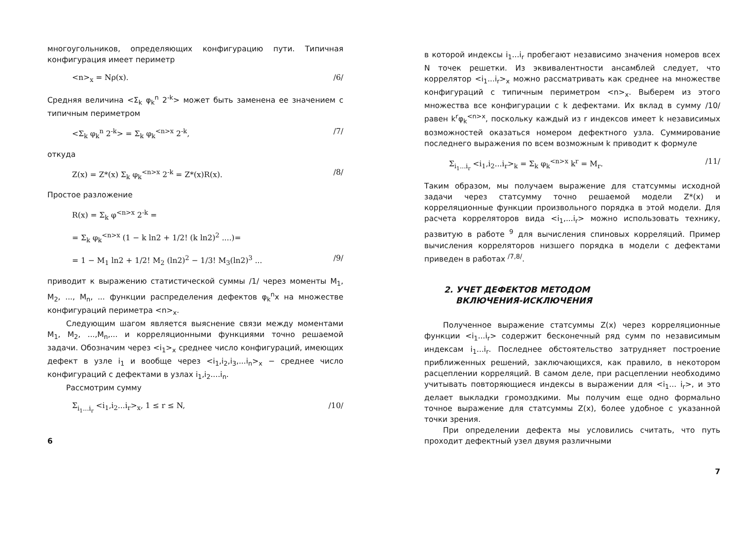многоугольников, определяющих конфигурацию пути. Типичная конфигурация имеет периметр
<n><sub>x</sub> = Nρ(x). /6/
Средняя величина <Σ<sub>k</sub> φ<sub>k</sub><sup>n</sup> 2<sup>-k</sup>> может быть заменена ее значением с типичным периметром
<Σ<sub>k</sub> φ<sub>k</sub><sup>n</sup> 2<sup>-k</sup>> = Σ<sub>k</sub> φ<sub>k</sub><sup><n>x</sup> 2<sup>-k</sup>, /7/
откуда
Z(x) = Z*(x) Σ<sub>k</sub> φ<sub>k</sub><sup><n>x</sup> 2<sup>-k</sup> = Z*(x)R(x). /8/
Простое разложение
R(x) = Σ<sub>k</sub> φ<sup><n>x</sup> 2<sup>-k</sup> =
= Σ<sub>k</sub> φ<sub>k</sub><sup><n>x</sup> (1 − k ln2 + 1/2! (k ln2)<sup>2</sup> ....)=
= 1 − M<sub>1</sub> ln2 + 1/2! M<sub>2</sub> (ln2)<sup>2</sup> − 1/3! M<sub>3</sub>(ln2)<sup>3</sup> ... /9/
приводит к выражению статистической суммы /1/ через моменты M<sub>1</sub>, M<sub>2</sub>, ..., M<sub>n</sub>, ... функции распределения дефектов φ<sub>k</sub><sup>n</sup>x на множестве конфигураций периметра <n><sub>x</sub>.
Следующим шагом является выяснение связи между моментами M<sub>1</sub>, M<sub>2</sub>, ...,M<sub>n</sub>,... и корреляционными функциями точно решаемой задачи. Обозначим через <i<sub>1</sub>><sub>x</sub> среднее число конфигураций, имеющих дефект в узле i<sub>1</sub> и вообще через <i<sub>1</sub>,i<sub>2</sub>,i<sub>3</sub>,...i<sub>n</sub>><sub>x</sub> − среднее число конфигураций с дефектами в узлах i<sub>1</sub>,i<sub>2</sub>....i<sub>n</sub>.
Рассмотрим сумму
Σ<sub>i<sub>1</sub>...i<sub>r</sub></sub> <i<sub>1</sub>,i<sub>2</sub>...i<sub>r</sub>><sub>x</sub>, 1 ≤ r ≤ N, /10/
6
в которой индексы i<sub>1</sub>...i<sub>r</sub> пробегают независимо значения номеров всех N точек решетки. Из эквивалентности ансамблей следует, что коррелятор <i<sub>1</sub>...i<sub>r</sub>><sub>x</sub> можно рассматривать как среднее на множестве конфигураций с типичным периметром <n><sub>x</sub>. Выберем из этого множества все конфигурации с k дефектами. Их вклад в сумму /10/ равен k<sup>r</sup>φ<sub>k</sub><sup><n>x</sup>, поскольку каждый из r индексов имеет k независимых возможностей оказаться номером дефектного узла. Суммирование последнего выражения по всем возможным k приводит к формуле
Σ<sub>i<sub>1</sub>...i<sub>r</sub></sub> <i<sub>1</sub>,i<sub>2</sub>...i<sub>r</sub>><sub>k</sub> = Σ<sub>k</sub> φ<sub>k</sub><sup><n>x</sup> k<sup>r</sup> = M<sub>r</sub>. /11/
Таким образом, мы получаем выражение для статсуммы исходной задачи через статсумму точно решаемой модели Z*(x) и корреляционные функции произвольного порядка в этой модели. Для расчета корреляторов вида <i<sub>1</sub>,...i<sub>r</sub>> можно использовать технику, развитую в работе <sup>9</sup> для вычисления спиновых корреляций. Пример вычисления корреляторов низшего порядка в модели с дефектами приведен в работах <sup>/7,8/</sup>.
2. УЧЕТ ДЕФЕКТОВ МЕТОДОМ
ВКЛЮЧЕНИЯ-ИСКЛЮЧЕНИЯ
Полученное выражение статсуммы Z(x) через корреляционные функции <i<sub>1</sub>...i<sub>r</sub>> содержит бесконечный ряд сумм по независимым индексам i<sub>1</sub>...i<sub>r</sub>. Последнее обстоятельство затрудняет построение приближенных решений, заключающихся, как правило, в некотором расцеплении корреляций. В самом деле, при расцеплении необходимо учитывать повторяющиеся индексы в выражении для <i<sub>1</sub>... i<sub>r</sub>>, и это делает выкладки громоздкими. Мы получим еще одно формально точное выражение для статсуммы Z(x), более удобное с указанной точки зрения.
При определении дефекта мы условились считать, что путь проходит дефектный узел двумя различными
7